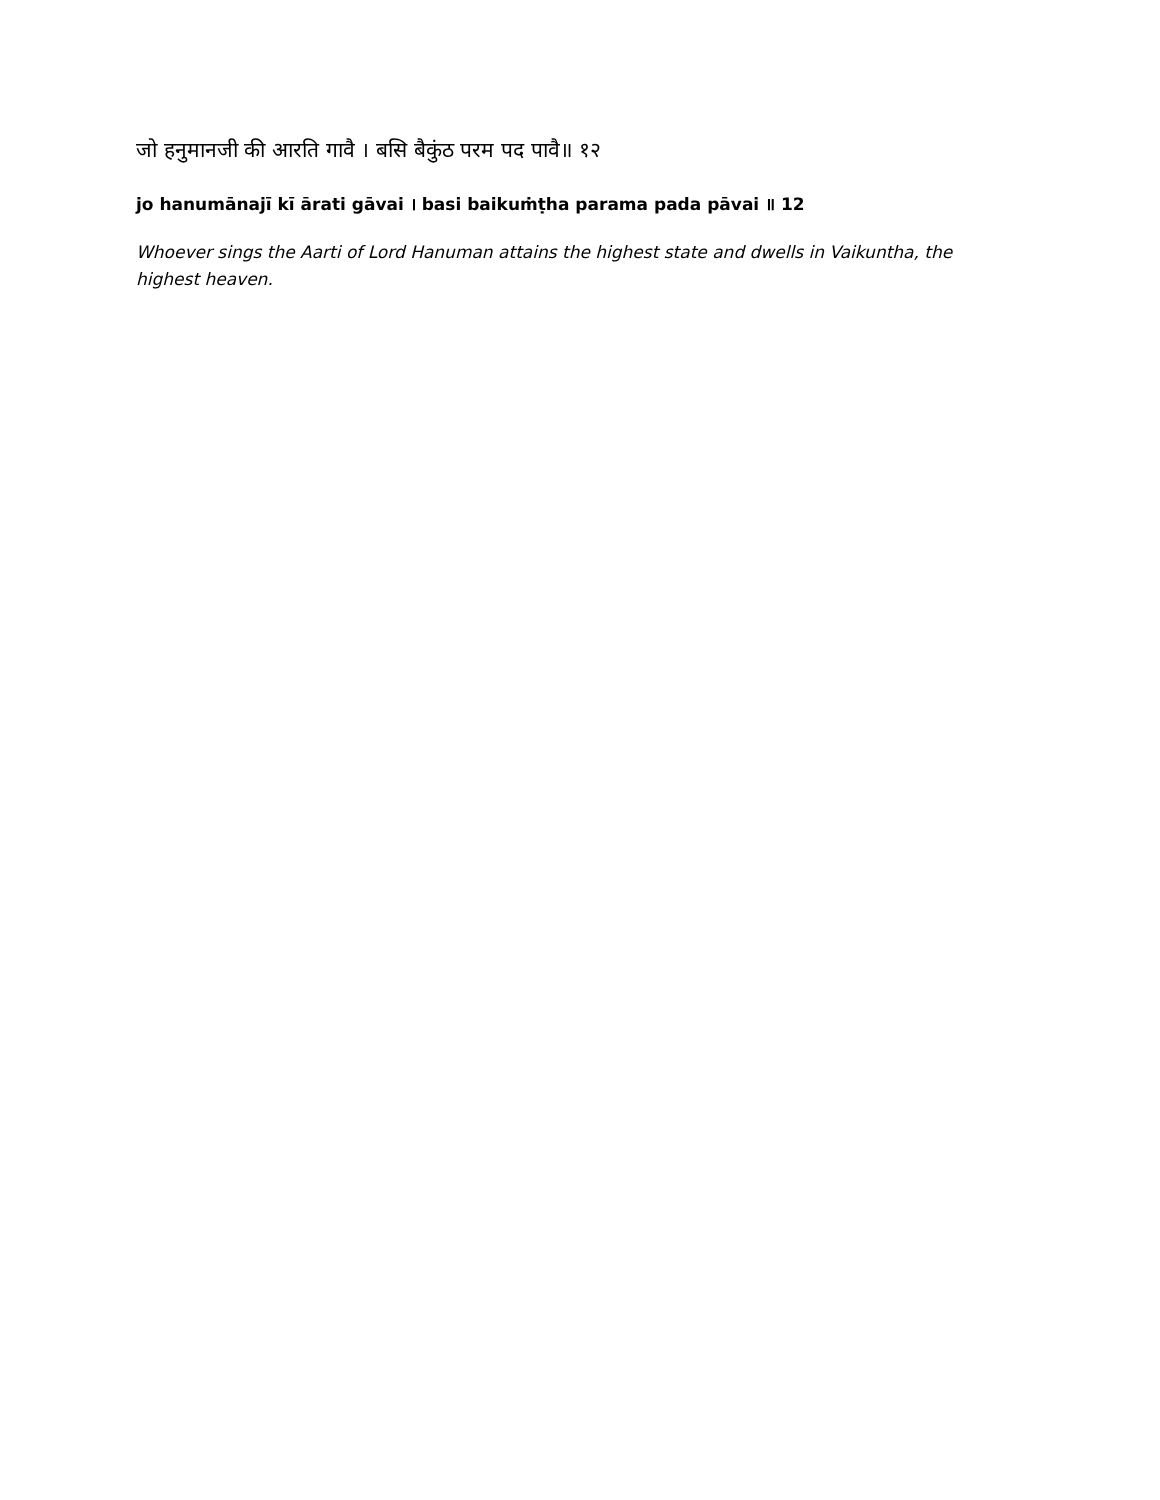जो हनुमानजी की आरति गावै । बसि बैकुंठ परम पद पावै॥ १२
jo hanumānajī kī ārati gāvai । basi baikuṁṭha parama pada pāvai ॥ 12
Whoever sings the Aarti of Lord Hanuman attains the highest state and dwells in Vaikuntha, the highest heaven.